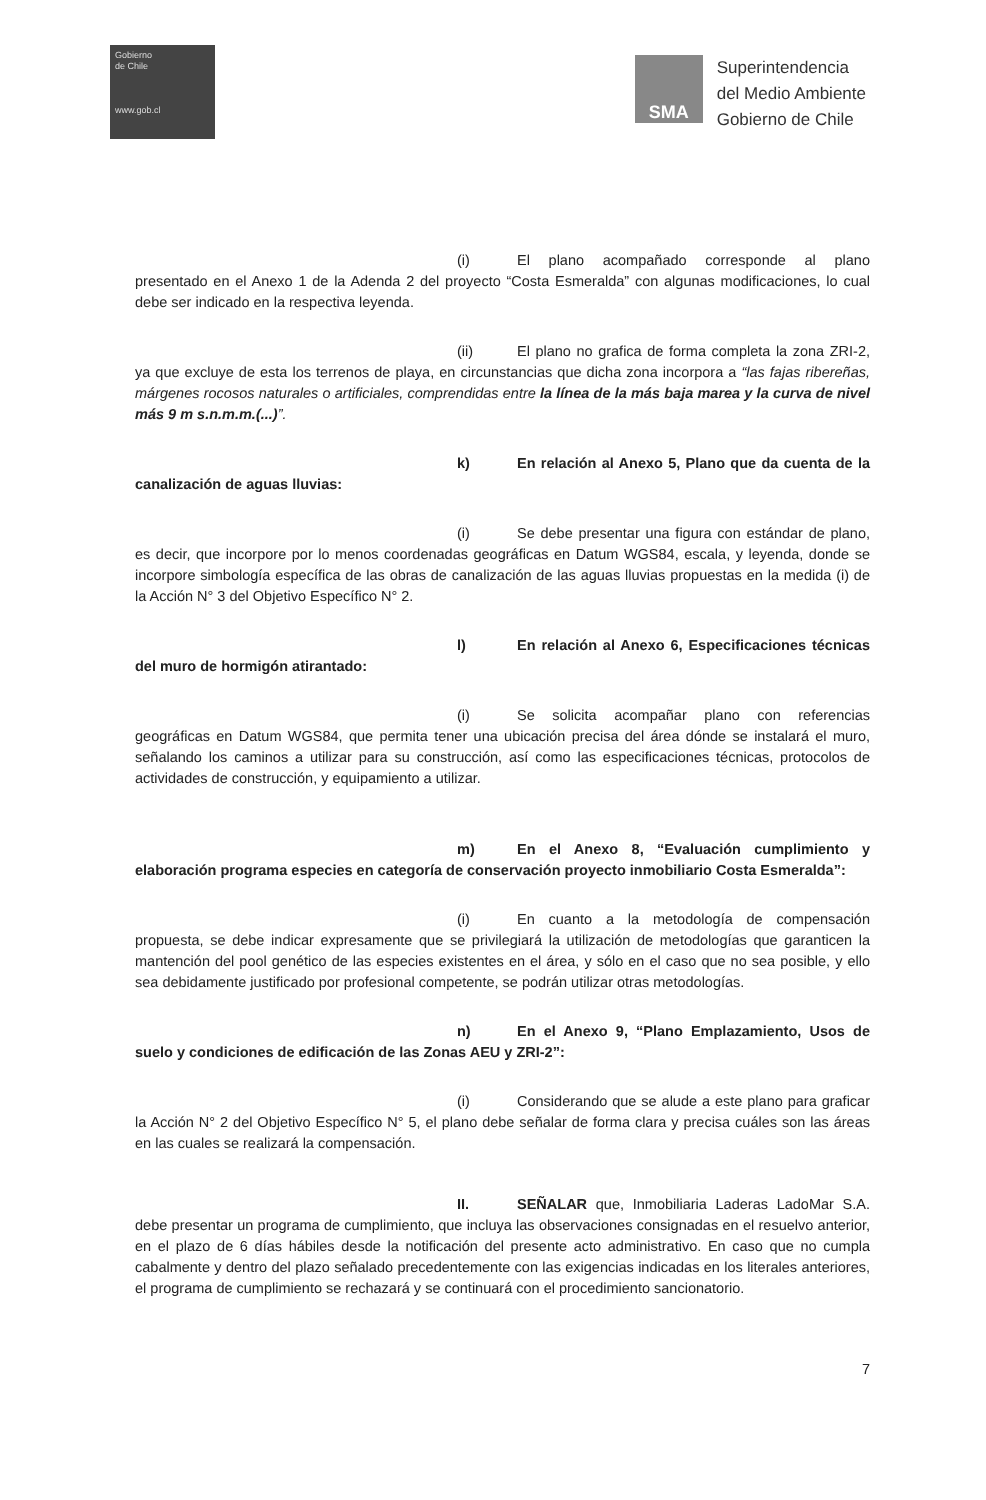Gobierno
de Chile
www.gob.cl
SMA
Superintendencia
del Medio Ambiente
Gobierno de Chile
(i) El plano acompañado corresponde al plano presentado en el Anexo 1 de la Adenda 2 del proyecto “Costa Esmeralda” con algunas modificaciones, lo cual debe ser indicado en la respectiva leyenda.
(ii) El plano no grafica de forma completa la zona ZRI-2, ya que excluye de esta los terrenos de playa, en circunstancias que dicha zona incorpora a “las fajas ribereñas, márgenes rocosos naturales o artificiales, comprendidas entre la línea de la más baja marea y la curva de nivel más 9 m s.n.m.m.(...)”.
k) En relación al Anexo 5, Plano que da cuenta de la canalización de aguas lluvias:
(i) Se debe presentar una figura con estándar de plano, es decir, que incorpore por lo menos coordenadas geográficas en Datum WGS84, escala, y leyenda, donde se incorpore simbología específica de las obras de canalización de las aguas lluvias propuestas en la medida (i) de la Acción N° 3 del Objetivo Específico N° 2.
l) En relación al Anexo 6, Especificaciones técnicas del muro de hormigón atirantado:
(i) Se solicita acompañar plano con referencias geográficas en Datum WGS84, que permita tener una ubicación precisa del área dónde se instalará el muro, señalando los caminos a utilizar para su construcción, así como las especificaciones técnicas, protocolos de actividades de construcción, y equipamiento a utilizar.
m) En el Anexo 8, “Evaluación cumplimiento y elaboración programa especies en categoría de conservación proyecto inmobiliario Costa Esmeralda”:
(i) En cuanto a la metodología de compensación propuesta, se debe indicar expresamente que se privilegiará la utilización de metodologías que garanticen la mantención del pool genético de las especies existentes en el área, y sólo en el caso que no sea posible, y ello sea debidamente justificado por profesional competente, se podrán utilizar otras metodologías.
n) En el Anexo 9, “Plano Emplazamiento, Usos de suelo y condiciones de edificación de las Zonas AEU y ZRI-2”:
(i) Considerando que se alude a este plano para graficar la Acción N° 2 del Objetivo Específico N° 5, el plano debe señalar de forma clara y precisa cuáles son las áreas en las cuales se realizará la compensación.
II. SEÑALAR que, Inmobiliaria Laderas LadoMar S.A. debe presentar un programa de cumplimiento, que incluya las observaciones consignadas en el resuelvo anterior, en el plazo de 6 días hábiles desde la notificación del presente acto administrativo. En caso que no cumpla cabalmente y dentro del plazo señalado precedentemente con las exigencias indicadas en los literales anteriores, el programa de cumplimiento se rechazará y se continuará con el procedimiento sancionatorio.
7